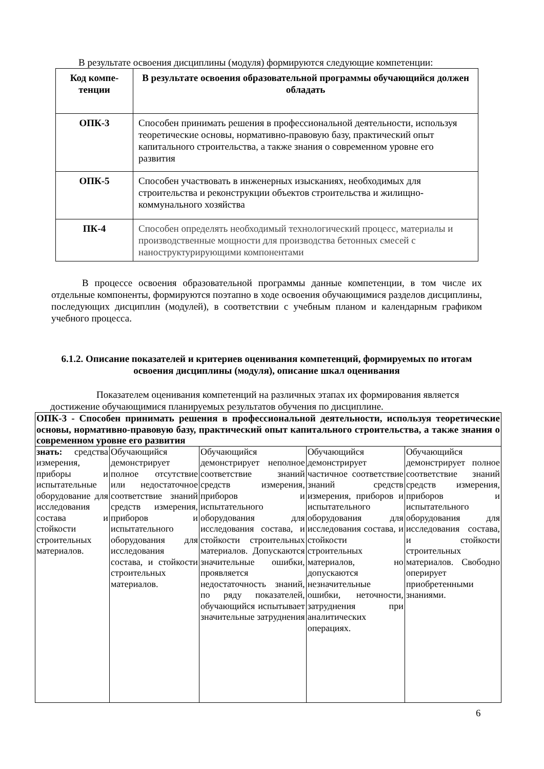В результате освоения дисциплины (модуля) формируются следующие компетенции:
| Код компе-тенции | В результате освоения образовательной программы обучающийся должен обладать |
| --- | --- |
| ОПК-3 | Способен принимать решения в профессиональной деятельности, используя теоретические основы, нормативно-правовую базу, практический опыт капитального строительства, а также знания о современном уровне его развития |
| ОПК-5 | Способен участвовать в инженерных изысканиях, необходимых для строительства и реконструкции объектов строительства и жилищно-коммунального хозяйства |
| ПК-4 | Способен определять необходимый технологический процесс, материалы и производственные мощности для производства бетонных смесей с наноструктурирующими компонентами |
В процессе освоения образовательной программы данные компетенции, в том числе их отдельные компоненты, формируются поэтапно в ходе освоения обучающимися разделов дисциплины, последующих дисциплин (модулей), в соответствии с учебным планом и календарным графиком учебного процесса.
6.1.2. Описание показателей и критериев оценивания компетенций, формируемых по итогам освоения дисциплины (модуля), описание шкал оценивания
Показателем оценивания компетенций на различных этапах их формирования является достижение обучающимися планируемых результатов обучения по дисциплине.
| ОПК-3 - Способен принимать решения в профессиональной деятельности, используя теоретические основы, нормативно-правовую базу, практический опыт капитального строительства, а также знания о современном уровне его развития | | | | |
| знать: средства измерения, приборы и испытательные оборудование для исследования состава и стойкости строительных материалов. | Обучающийся демонстрирует полное отсутствие или недостаточное соответствие знаний средств измерения, приборов и испытательного оборудования для исследования состава, и стойкости строительных материалов. | Обучающийся демонстрирует неполное соответствие знаний средств измерения, приборов и испытательного оборудования для исследования состава, и стойкости строительных материалов. Допускаются значительные ошибки, проявляется недостаточность знаний, по ряду показателей, обучающийся испытывает значительные затруднения | Обучающийся демонстрирует частичное соответствие знаний средств измерения, приборов и испытательного оборудования для исследования состава, и стойкости строительных материалов, но допускаются незначительные ошибки, неточности, затруднения при аналитических операциях. | Обучающийся демонстрирует полное соответствие знаний средств измерения, приборов и испытательного оборудования для исследования состава, и стойкости строительных материалов. Свободно оперирует приобретенными знаниями. |
6